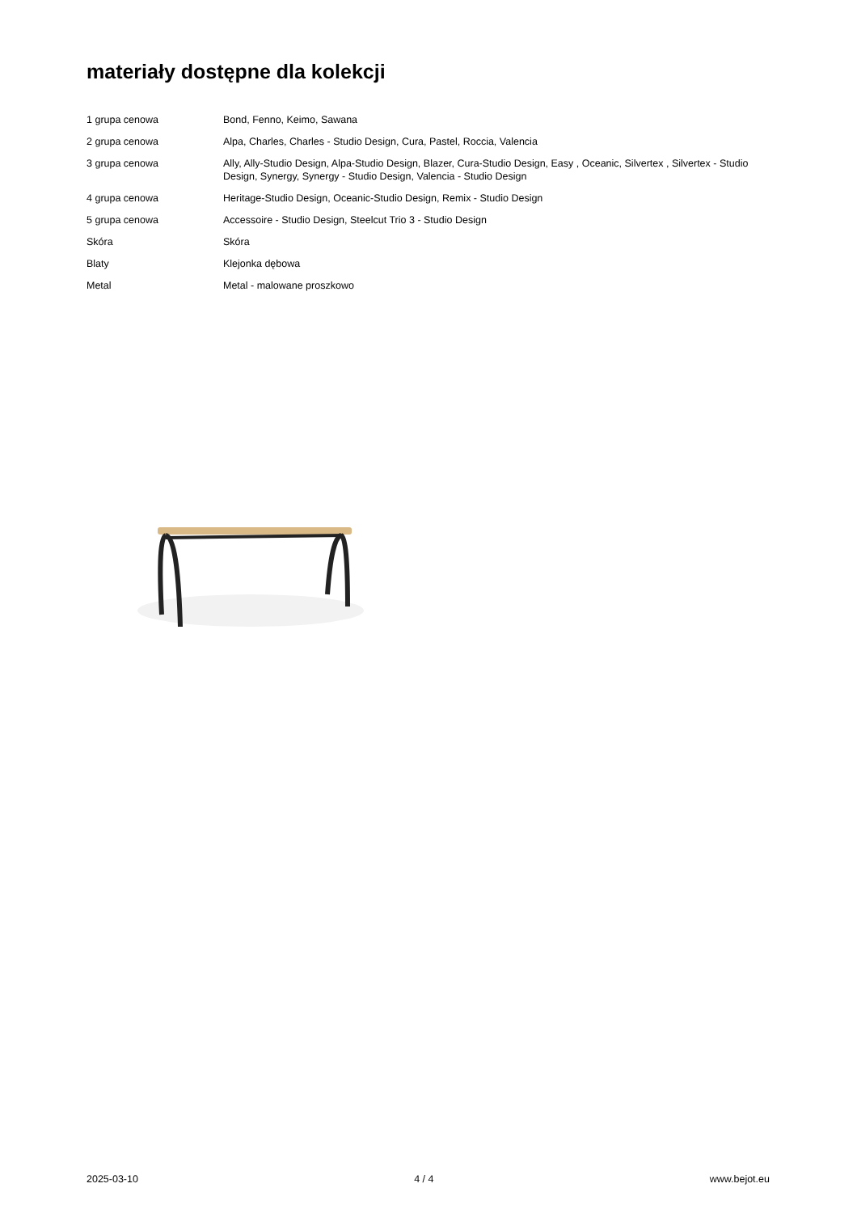materiały dostępne dla kolekcji
| 1 grupa cenowa | Bond, Fenno, Keimo, Sawana |
| 2 grupa cenowa | Alpa, Charles, Charles - Studio Design, Cura, Pastel, Roccia, Valencia |
| 3 grupa cenowa | Ally, Ally-Studio Design, Alpa-Studio Design, Blazer, Cura-Studio Design, Easy , Oceanic, Silvertex , Silvertex - Studio Design, Synergy, Synergy - Studio Design, Valencia - Studio Design |
| 4 grupa cenowa | Heritage-Studio Design, Oceanic-Studio Design, Remix - Studio Design |
| 5 grupa cenowa | Accessoire - Studio Design, Steelcut Trio 3 - Studio Design |
| Skóra | Skóra |
| Blaty | Klejonka dębowa |
| Metal | Metal - malowane proszkowo |
2025-03-10 4 / 4 www.bejot.eu